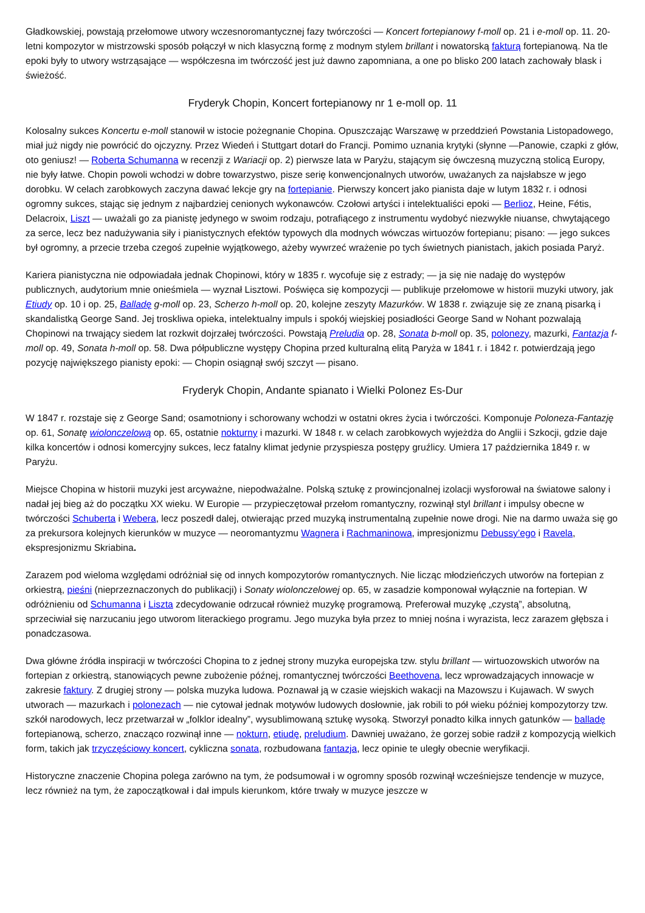Gładkowskiej, powstają przełomowe utwory wczesnoromantycznej fazy twórczości — Koncert fortepianowy f-moll op. 21 i e-moll op. 11. 20-letni kompozytor w mistrzowski sposób połączył w nich klasyczną formę z modnym stylem brillant i nowatorską fakturą fortepianową. Na tle epoki były to utwory wstrząsające — współczesna im twórczość jest już dawno zapomniana, a one po blisko 200 latach zachowały blask i świeżość.
Fryderyk Chopin, Koncert fortepianowy nr 1 e-moll op. 11
Kolosalny sukces Koncertu e-moll stanowił w istocie pożegnanie Chopina. Opuszczając Warszawę w przeddzień Powstania Listopadowego, miał już nigdy nie powrócić do ojczyzny. Przez Wiedeń i Stuttgart dotarł do Francji. Pomimo uznania krytyki (słynne —Panowie, czapki z głów, oto geniusz! — Roberta Schumanna w recenzji z Wariacji op. 2) pierwsze lata w Paryżu, stającym się ówczesną muzyczną stolicą Europy, nie były łatwe. Chopin powoli wchodzi w dobre towarzystwo, pisze serię konwencjonalnych utworów, uważanych za najsłabsze w jego dorobku. W celach zarobkowych zaczyna dawać lekcje gry na fortepianie. Pierwszy koncert jako pianista daje w lutym 1832 r. i odnosi ogromny sukces, stając się jednym z najbardziej cenionych wykonawców. Czołowi artyści i intelektualiści epoki — Berlioz, Heine, Fétis, Delacroix, Liszt — uważali go za pianistę jedynego w swoim rodzaju, potrafiącego z instrumentu wydobyć niezwykłe niuanse, chwytającego za serce, lecz bez nadużywania siły i pianistycznych efektów typowych dla modnych wówczas wirtuozów fortepianu; pisano: — jego sukces był ogromny, a przecie trzeba czegoś zupełnie wyjątkowego, ażeby wywrzeć wrażenie po tych świetnych pianistach, jakich posiada Paryż.
Kariera pianistyczna nie odpowiadała jednak Chopinowi, który w 1835 r. wycofuje się z estrady; — ja się nie nadaję do występów publicznych, audytorium mnie onieśmiela — wyznał Lisztowi. Poświęca się kompozycji — publikuje przełomowe w historii muzyki utwory, jak Etiudy op. 10 i op. 25, Balladę g-moll op. 23, Scherzo h-moll op. 20, kolejne zeszyty Mazurków. W 1838 r. związuje się ze znaną pisarką i skandalistką George Sand. Jej troskliwa opieka, intelektualny impuls i spokój wiejskiej posiadłości George Sand w Nohant pozwalają Chopinowi na trwający siedem lat rozkwit dojrzałej twórczości. Powstają Preludia op. 28, Sonata b-moll op. 35, polonezy, mazurki, Fantazja f-moll op. 49, Sonata h-moll op. 58. Dwa półpubliczne występy Chopina przed kulturalną elitą Paryża w 1841 r. i 1842 r. potwierdzają jego pozycję największego pianisty epoki: — Chopin osiągnął swój szczyt — pisano.
Fryderyk Chopin, Andante spianato i Wielki Polonez Es-Dur
W 1847 r. rozstaje się z George Sand; osamotniony i schorowany wchodzi w ostatni okres życia i twórczości. Komponuje Poloneza-Fantazję op. 61, Sonatę wiolonczelową op. 65, ostatnie nokturny i mazurki. W 1848 r. w celach zarobkowych wyjeżdża do Anglii i Szkocji, gdzie daje kilka koncertów i odnosi komercyjny sukces, lecz fatalny klimat jedynie przyspiesza postępy gruźlicy. Umiera 17 października 1849 r. w Paryżu.
Miejsce Chopina w historii muzyki jest arcyważne, niepodważalne. Polską sztukę z prowincjonalnej izolacji wysforował na światowe salony i nadał jej bieg aż do początku XX wieku. W Europie — przypieczętował przełom romantyczny, rozwinął styl brillant i impulsy obecne w twórczości Schuberta i Webera, lecz poszedł dalej, otwierając przed muzyką instrumentalną zupełnie nowe drogi. Nie na darmo uważa się go za prekursora kolejnych kierunków w muzyce — neoromantyzmu Wagnera i Rachmaninowa, impresjonizmu Debussy’ego i Ravela, ekspresjonizmu Skriabina.
Zarazem pod wieloma względami odróżniał się od innych kompozytorów romantycznych. Nie licząc młodzieńczych utworów na fortepian z orkiestrą, pieśni (nieprzeznaczonych do publikacji) i Sonaty wiolonczelowej op. 65, w zasadzie komponował wyłącznie na fortepian. W odróżnieniu od Schumanna i Liszta zdecydowanie odrzucał również muzykę programową. Preferował muzykę „czystą”, absolutną, sprzeciwiał się narzucaniu jego utworom literackiego programu. Jego muzyka była przez to mniej nośna i wyrazista, lecz zarazem głębsza i ponadczasowa.
Dwa główne źródła inspiracji w twórczości Chopina to z jednej strony muzyka europejska tzw. stylu brillant — wirtuozowskich utworów na fortepian z orkiestrą, stanowiących pewne zubożenie późnej, romantycznej twórczości Beethovena, lecz wprowadzających innowacje w zakresie faktury. Z drugiej strony — polska muzyka ludowa. Poznawał ją w czasie wiejskich wakacji na Mazowszu i Kujawach. W swych utworach — mazurkach i polonezach — nie cytował jednak motywów ludowych dosłownie, jak robili to pół wieku później kompozytorzy tzw. szkół narodowych, lecz przetwarzał w „folklor idealny”, wysublimowaną sztukę wysoką. Stworzył ponadto kilka innych gatunków — balladę fortepianową, scherzo, znacząco rozwinął inne — nokturn, etiudę, preludium. Dawniej uważano, że gorzej sobie radził z kompozycją wielkich form, takich jak trzyczęściowy koncert, cykliczna sonata, rozbudowana fantazja, lecz opinie te uległy obecnie weryfikacji.
Historyczne znaczenie Chopina polega zarówno na tym, że podsumował i w ogromny sposób rozwinął wcześniejsze tendencje w muzyce, lecz również na tym, że zapoczątkował i dał impuls kierunkom, które trwały w muzyce jeszcze w